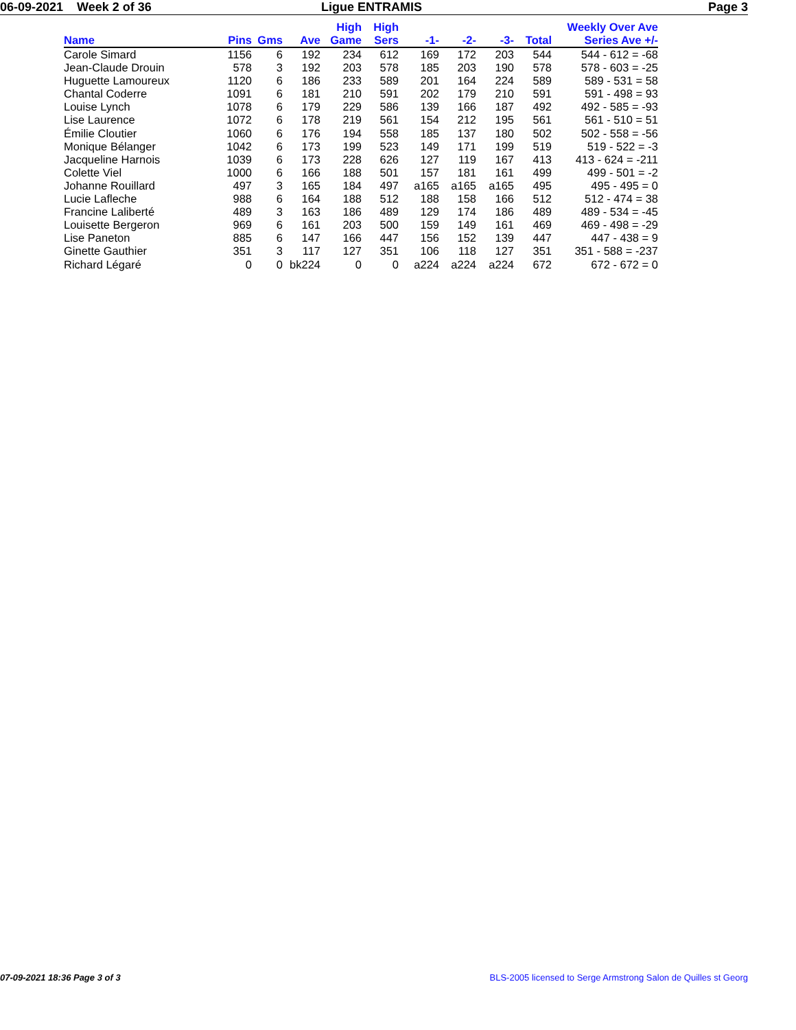06-09-2021 Week 2 of 36 Ligue ENTRAMIS Page 3
| Name | Pins | Gms | Ave | High Game | High Sers | -1- | -2- | -3- | Total | Weekly Over Ave Series Ave +/- |
| --- | --- | --- | --- | --- | --- | --- | --- | --- | --- | --- |
| Carole Simard | 1156 | 6 | 192 | 234 | 612 | 169 | 172 | 203 | 544 | 544 - 612 = -68 |
| Jean-Claude Drouin | 578 | 3 | 192 | 203 | 578 | 185 | 203 | 190 | 578 | 578 - 603 = -25 |
| Huguette Lamoureux | 1120 | 6 | 186 | 233 | 589 | 201 | 164 | 224 | 589 | 589 - 531 = 58 |
| Chantal Coderre | 1091 | 6 | 181 | 210 | 591 | 202 | 179 | 210 | 591 | 591 - 498 = 93 |
| Louise Lynch | 1078 | 6 | 179 | 229 | 586 | 139 | 166 | 187 | 492 | 492 - 585 = -93 |
| Lise Laurence | 1072 | 6 | 178 | 219 | 561 | 154 | 212 | 195 | 561 | 561 - 510 = 51 |
| Émilie Cloutier | 1060 | 6 | 176 | 194 | 558 | 185 | 137 | 180 | 502 | 502 - 558 = -56 |
| Monique Bélanger | 1042 | 6 | 173 | 199 | 523 | 149 | 171 | 199 | 519 | 519 - 522 = -3 |
| Jacqueline Harnois | 1039 | 6 | 173 | 228 | 626 | 127 | 119 | 167 | 413 | 413 - 624 = -211 |
| Colette Viel | 1000 | 6 | 166 | 188 | 501 | 157 | 181 | 161 | 499 | 499 - 501 = -2 |
| Johanne Rouillard | 497 | 3 | 165 | 184 | 497 | a165 | a165 | a165 | 495 | 495 - 495 = 0 |
| Lucie Lafleche | 988 | 6 | 164 | 188 | 512 | 188 | 158 | 166 | 512 | 512 - 474 = 38 |
| Francine Laliberté | 489 | 3 | 163 | 186 | 489 | 129 | 174 | 186 | 489 | 489 - 534 = -45 |
| Louisette Bergeron | 969 | 6 | 161 | 203 | 500 | 159 | 149 | 161 | 469 | 469 - 498 = -29 |
| Lise Paneton | 885 | 6 | 147 | 166 | 447 | 156 | 152 | 139 | 447 | 447 - 438 = 9 |
| Ginette Gauthier | 351 | 3 | 117 | 127 | 351 | 106 | 118 | 127 | 351 | 351 - 588 = -237 |
| Richard Légaré | 0 | 0 | bk224 | 0 | 0 | a224 | a224 | a224 | 672 | 672 - 672 = 0 |
07-09-2021 18:36 Page 3 of 3 BLS-2005 licensed to Serge Armstrong Salon de Quilles st Georg